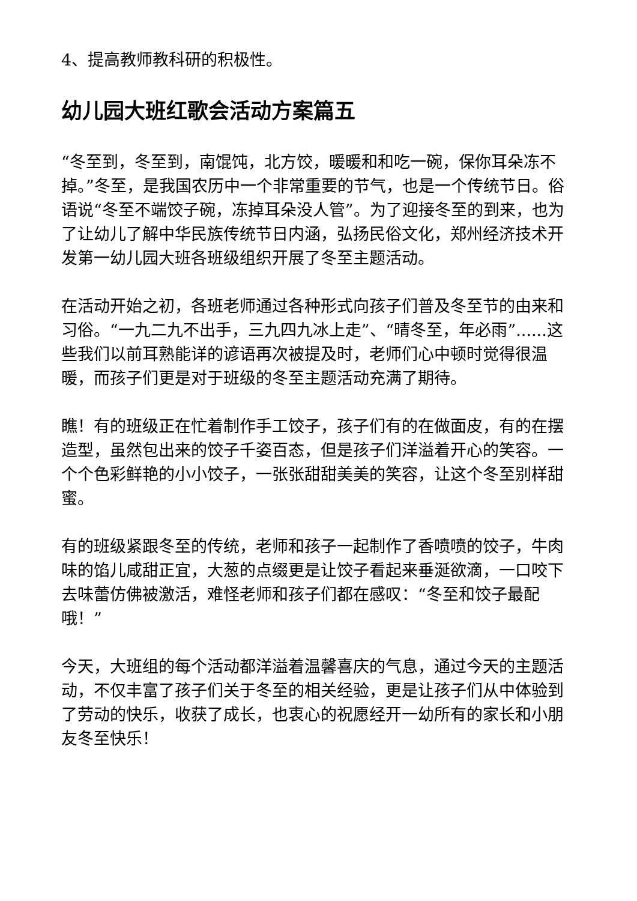4、提高教师教科研的积极性。
幼儿园大班红歌会活动方案篇五
“冬至到，冬至到，南馄饨，北方饺，暖暖和和吃一碗，保你耳朵冻不掉。”冬至，是我国农历中一个非常重要的节气，也是一个传统节日。俗语说“冬至不端饺子碗，冻掉耳朵没人管”。为了迎接冬至的到来，也为了让幼儿了解中华民族传统节日内涵，弘扬民俗文化，郑州经济技术开发第一幼儿园大班各班级组织开展了冬至主题活动。
在活动开始之初，各班老师通过各种形式向孩子们普及冬至节的由来和习俗。“一九二九不出手，三九四九冰上走”、“晴冬至，年必雨”......这些我们以前耳熟能详的谚语再次被提及时，老师们心中顿时觉得很温暖，而孩子们更是对于班级的冬至主题活动充满了期待。
瞧！有的班级正在忙着制作手工饺子，孩子们有的在做面皮，有的在摆造型，虽然包出来的饺子千姿百态，但是孩子们洋溢着开心的笑容。一个个色彩鲜艳的小小饺子，一张张甜甜美美的笑容，让这个冬至别样甜蜜。
有的班级紧跟冬至的传统，老师和孩子一起制作了香喷喷的饺子，牛肉味的馅儿咸甜正宜，大葱的点缀更是让饺子看起来垂涎欲滴，一口咬下去味蕾仿佛被激活，难怪老师和孩子们都在感叹：“冬至和饺子最配哦！”
今天，大班组的每个活动都洋溢着温馨喜庆的气息，通过今天的主题活动，不仅丰富了孩子们关于冬至的相关经验，更是让孩子们从中体验到了劳动的快乐，收获了成长，也衷心的祝愿经开一幼所有的家长和小朋友冬至快乐！